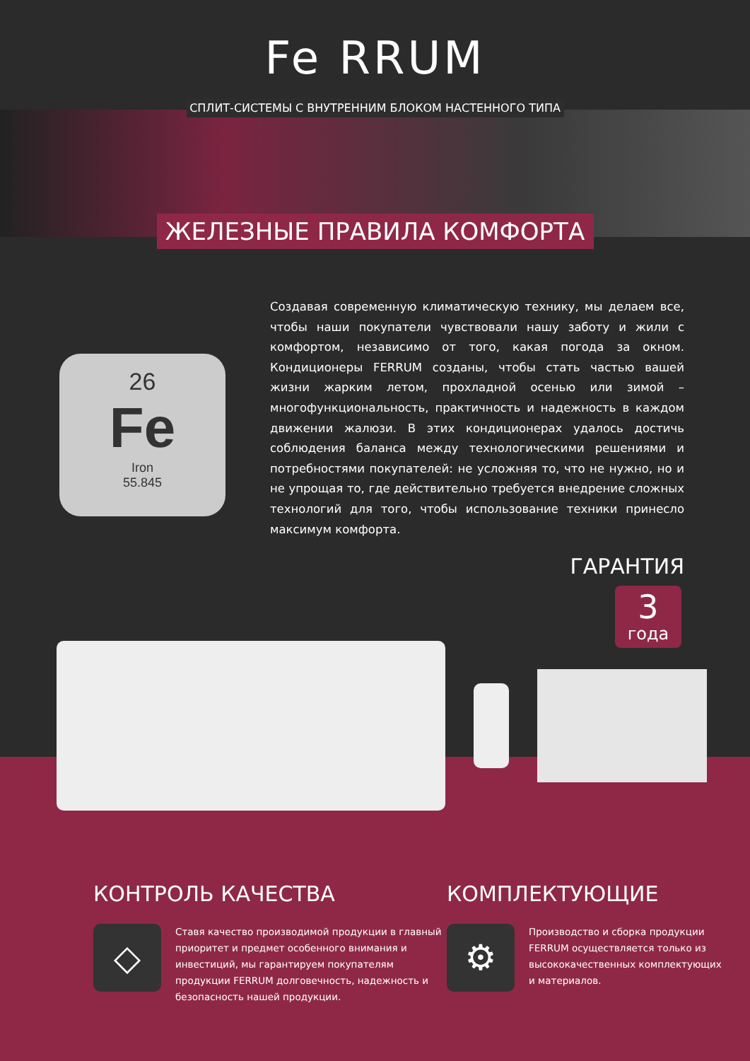Fe RRUM
СПЛИТ-СИСТЕМЫ С ВНУТРЕННИМ БЛОКОМ НАСТЕННОГО ТИПА
ЖЕЛЕЗНЫЕ ПРАВИЛА КОМФОРТА
26
Fe
Iron
55.845
Создавая современную климатическую технику, мы делаем все, чтобы наши покупатели чувствовали нашу заботу и жили с комфортом, независимо от того, какая погода за окном. Кондиционеры FERRUM созданы, чтобы стать частью вашей жизни жарким летом, прохладной осенью или зимой – многофункциональность, практичность и надежность в каждом движении жалюзи. В этих кондиционерах удалось достичь соблюдения баланса между технологическими решениями и потребностями покупателей: не усложняя то, что не нужно, но и не упрощая то, где действительно требуется внедрение сложных технологий для того, чтобы использование техники принесло максимум комфорта.
ГАРАНТИЯ
3
года
КОНТРОЛЬ КАЧЕСТВА
◇
Ставя качество производимой продукции в главный приоритет и предмет особенного внимания и инвестиций, мы гарантируем покупателям продукции FERRUM долговечность, надежность и безопасность нашей продукции.
КОМПЛЕКТУЮЩИЕ
⚙
Производство и сборка продукции FERRUM осуществляется только из высококачественных комплектующих и материалов.